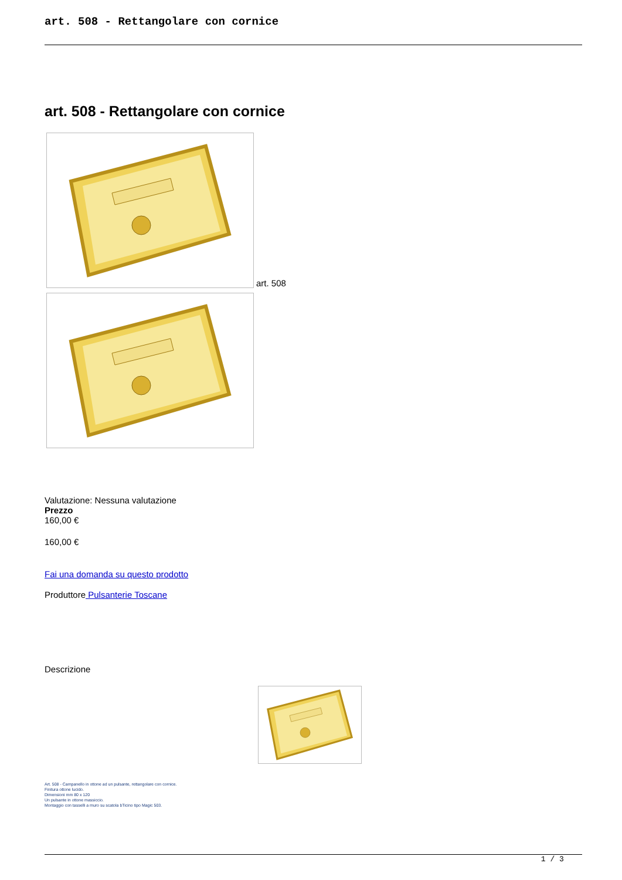art. 508 - Rettangolare con cornice
art. 508 - Rettangolare con cornice
art. 508
Valutazione: Nessuna valutazione
Prezzo
160,00 €
160,00 €
Fai una domanda su questo prodotto
Produttore Pulsanterie Toscane
Descrizione
Art. 508 - Campanello in ottone ad un pulsante, rettangolare con cornice.
Finitura ottone lucido.
Dimensioni mm 80 x 120
Un pulsante in ottone massiccio.
Montaggio con tasselli a muro su scatola bTicino tipo Magic 503.
1 / 3